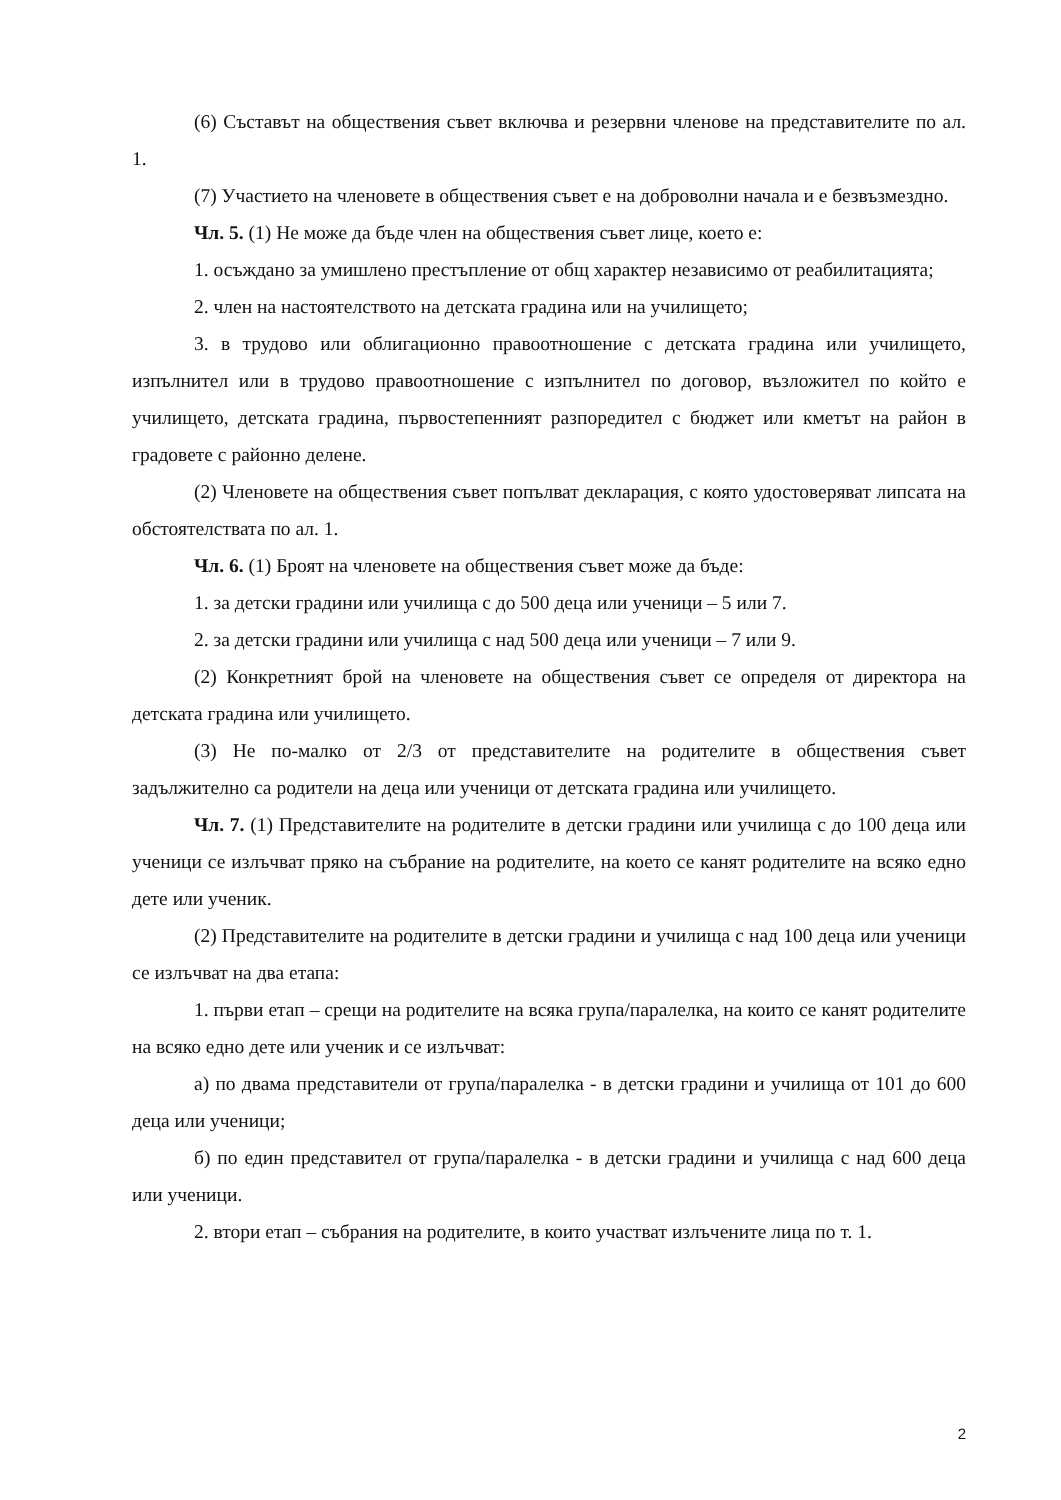(6) Съставът на обществения съвет включва и резервни членове на представителите по ал. 1.
(7) Участието на членовете в обществения съвет е на доброволни начала и е безвъзмездно.
Чл. 5. (1) Не може да бъде член на обществения съвет лице, което е:
1. осъждано за умишлено престъпление от общ характер независимо от реабилитацията;
2. член на настоятелството на детската градина или на училището;
3. в трудово или облигационно правоотношение с детската градина или училището, изпълнител или в трудово правоотношение с изпълнител по договор, възложител по който е училището, детската градина, първостепенният разпоредител с бюджет или кметът на район в градовете с районно делене.
(2) Членовете на обществения съвет попълват декларация, с която удостоверяват липсата на обстоятелствата по ал. 1.
Чл. 6. (1) Броят на членовете на обществения съвет може да бъде:
1. за детски градини или училища с до 500 деца или ученици – 5 или 7.
2. за детски градини или училища с над 500 деца или ученици – 7 или 9.
(2) Конкретният брой на членовете на обществения съвет се определя от директора на детската градина или училището.
(3) Не по-малко от 2/3 от представителите на родителите в обществения съвет задължително са родители на деца или ученици от детската градина или училището.
Чл. 7. (1) Представителите на родителите в детски градини или училища с до 100 деца или ученици се излъчват пряко на събрание на родителите, на което се канят родителите на всяко едно дете или ученик.
(2) Представителите на родителите в детски градини и училища с над 100 деца или ученици се излъчват на два етапа:
1. първи етап – срещи на родителите на всяка група/паралелка, на които се канят родителите на всяко едно дете или ученик и се излъчват:
а) по двама представители от група/паралелка - в детски градини и училища от 101 до 600 деца или ученици;
б) по един представител от група/паралелка - в детски градини и училища с над 600 деца или ученици.
2. втори етап – събрания на родителите, в които участват излъчените лица по т. 1.
2